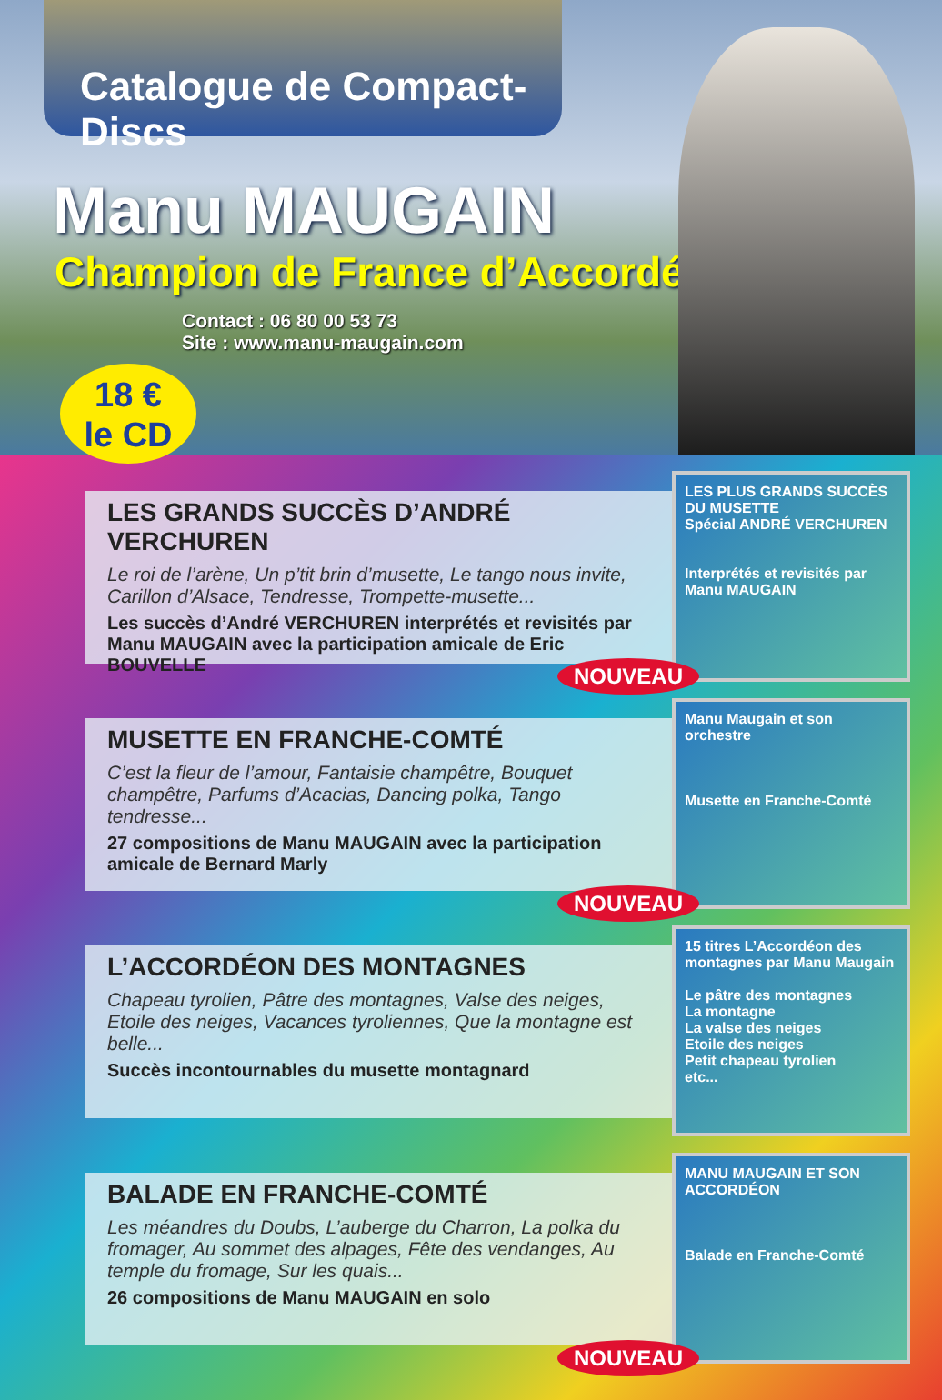Catalogue de Compact-Discs
Manu MAUGAIN
Champion de France d’Accordéon
Contact : 06 80 00 53 73
Site : www.manu-maugain.com
18 €
le CD
LES GRANDS SUCCÈS D’ANDRÉ VERCHUREN
Le roi de l’arène, Un p’tit brin d’musette, Le tango nous invite, Carillon d’Alsace, Tendresse, Trompette-musette...
Les succès d’André VERCHUREN interprétés et revisités par Manu MAUGAIN avec la participation amicale de Eric BOUVELLE
NOUVEAU
LES PLUS GRANDS SUCCÈS DU MUSETTE
Spécial ANDRÉ VERCHUREN
Interprétés et revisités par Manu MAUGAIN
MUSETTE EN FRANCHE-COMTÉ
C’est la fleur de l’amour, Fantaisie champêtre, Bouquet champêtre, Parfums d’Acacias, Dancing polka, Tango tendresse...
27 compositions de Manu MAUGAIN avec la participation amicale de Bernard Marly
NOUVEAU
Manu Maugain et son orchestre
Musette en Franche-Comté
L’ACCORDÉON DES MONTAGNES
Chapeau tyrolien, Pâtre des montagnes, Valse des neiges, Etoile des neiges, Vacances tyroliennes, Que la montagne est belle...
Succès incontournables du musette montagnard
15 titres L’Accordéon des montagnes par Manu Maugain
Le pâtre des montagnes
La montagne
La valse des neiges
Etoile des neiges
Petit chapeau tyrolien
etc...
BALADE EN FRANCHE-COMTÉ
Les méandres du Doubs, L’auberge du Charron, La polka du fromager, Au sommet des alpages, Fête des vendanges, Au temple du fromage, Sur les quais...
26 compositions de Manu MAUGAIN en solo
NOUVEAU
MANU MAUGAIN ET SON ACCORDÉON
Balade en Franche-Comté